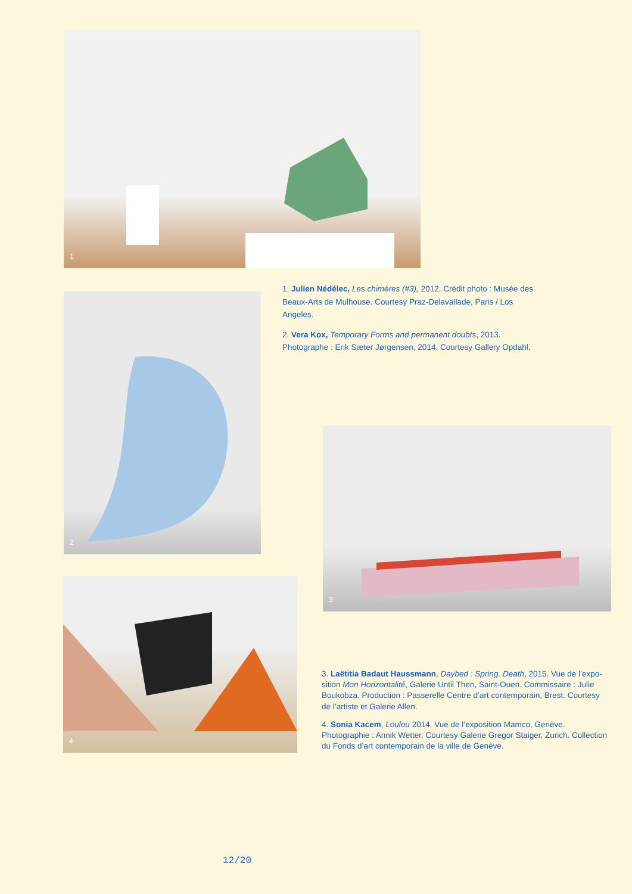1
1. Julien Nédélec, Les chimères (#3), 2012. Crédit photo : Musée des Beaux-Arts de Mulhouse. Courtesy Praz-Delavallade, Paris / Los Angeles.
2. Vera Kox, Temporary Forms and permanent doubts, 2013. Photographe : Erik Sæter Jørgensen, 2014. Courtesy Gallery Opdahl.
2
3
4
3. Laëtitia Badaut Haussmann, Daybed : Spring. Death, 2015. Vue de l’expo-sition Mon Horizontalité, Galerie Until Then, Saint-Ouen. Commissaire : Julie Boukobza. Production : Passerelle Centre d’art contemporain, Brest. Courtesy de l’artiste et Galerie Allen.
4. Sonia Kacem, Loulou 2014. Vue de l’exposition Mamco, Genève. Photographie : Annik Wetter. Courtesy Galerie Gregor Staiger, Zurich. Collection du Fonds d’art contemporain de la ville de Genève.
12/20